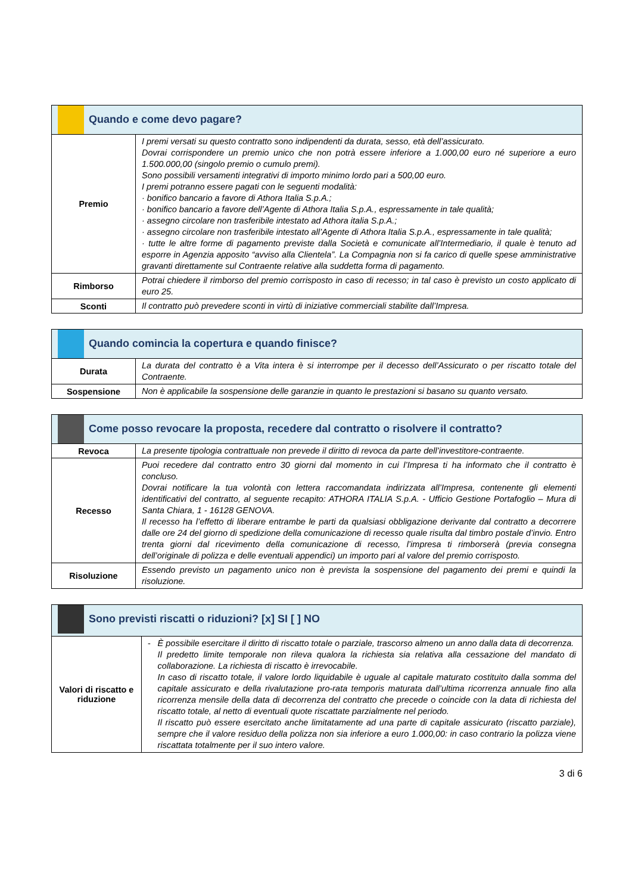| Quando e come devo pagare? | |
| --- | --- |
| Premio | I premi versati su questo contratto sono indipendenti da durata, sesso, età dell’assicurato. Dovrai corrispondere un premio unico che non potrà essere inferiore a 1.000,00 euro né superiore a euro 1.500.000,00 (singolo premio o cumulo premi). Sono possibili versamenti integrativi di importo minimo lordo pari a 500,00 euro. I premi potranno essere pagati con le seguenti modalità: · bonifico bancario a favore di Athora Italia S.p.A.; · bonifico bancario a favore dell’Agente di Athora Italia S.p.A., espressamente in tale qualità; · assegno circolare non trasferibile intestato ad Athora italia S.p.A.; · assegno circolare non trasferibile intestato all’Agente di Athora Italia S.p.A., espressamente in tale qualità; · tutte le altre forme di pagamento previste dalla Società e comunicate all’Intermediario, il quale è tenuto ad esporre in Agenzia apposito “avviso alla Clientela”. La Compagnia non si fa carico di quelle spese amministrative gravanti direttamente sul Contraente relative alla suddetta forma di pagamento. |
| Rimborso | Potrai chiedere il rimborso del premio corrisposto in caso di recesso; in tal caso è previsto un costo applicato di euro 25. |
| Sconti | Il contratto può prevedere sconti in virtù di iniziative commerciali stabilite dall’Impresa. |
| Quando comincia la copertura e quando finisce? | |
| --- | --- |
| Durata | La durata del contratto è a Vita intera è si interrompe per il decesso dell’Assicurato o per riscatto totale del Contraente. |
| Sospensione | Non è applicabile la sospensione delle garanzie in quanto le prestazioni si basano su quanto versato. |
| Come posso revocare la proposta, recedere dal contratto o risolvere il contratto? | |
| --- | --- |
| Revoca | La presente tipologia contrattuale non prevede il diritto di revoca da parte dell’investitore-contraente. |
| Recesso | Puoi recedere dal contratto entro 30 giorni dal momento in cui l’Impresa ti ha informato che il contratto è concluso. Dovrai notificare la tua volontà con lettera raccomandata indirizzata all’Impresa, contenente gli elementi identificativi del contratto, al seguente recapito: ATHORA ITALIA S.p.A. - Ufficio Gestione Portafoglio – Mura di Santa Chiara, 1 - 16128 GENOVA. Il recesso ha l’effetto di liberare entrambe le parti da qualsiasi obbligazione derivante dal contratto a decorrere dalle ore 24 del giorno di spedizione della comunicazione di recesso quale risulta dal timbro postale d’invio. Entro trenta giorni dal ricevimento della comunicazione di recesso, l’impresa ti rimborserà (previa consegna dell’originale di polizza e delle eventuali appendici) un importo pari al valore del premio corrisposto. |
| Risoluzione | Essendo previsto un pagamento unico non è prevista la sospensione del pagamento dei premi e quindi la risoluzione. |
| Sono previsti riscatti o riduzioni? [x] SI [ ] NO | |
| --- | --- |
| Valori di riscatto e riduzione | - È possibile esercitare il diritto di riscatto totale o parziale, trascorso almeno un anno dalla data di decorrenza. Il predetto limite temporale non rileva qualora la richiesta sia relativa alla cessazione del mandato di collaborazione. La richiesta di riscatto è irrevocabile. In caso di riscatto totale, il valore lordo liquidabile è uguale al capitale maturato costituito dalla somma del capitale assicurato e della rivalutazione pro-rata temporis maturata dall’ultima ricorrenza annuale fino alla ricorrenza mensile della data di decorrenza del contratto che precede o coincide con la data di richiesta del riscatto totale, al netto di eventuali quote riscattate parzialmente nel periodo. Il riscatto può essere esercitato anche limitatamente ad una parte di capitale assicurato (riscatto parziale), sempre che il valore residuo della polizza non sia inferiore a euro 1.000,00: in caso contrario la polizza viene riscattata totalmente per il suo intero valore. |
3 di 6